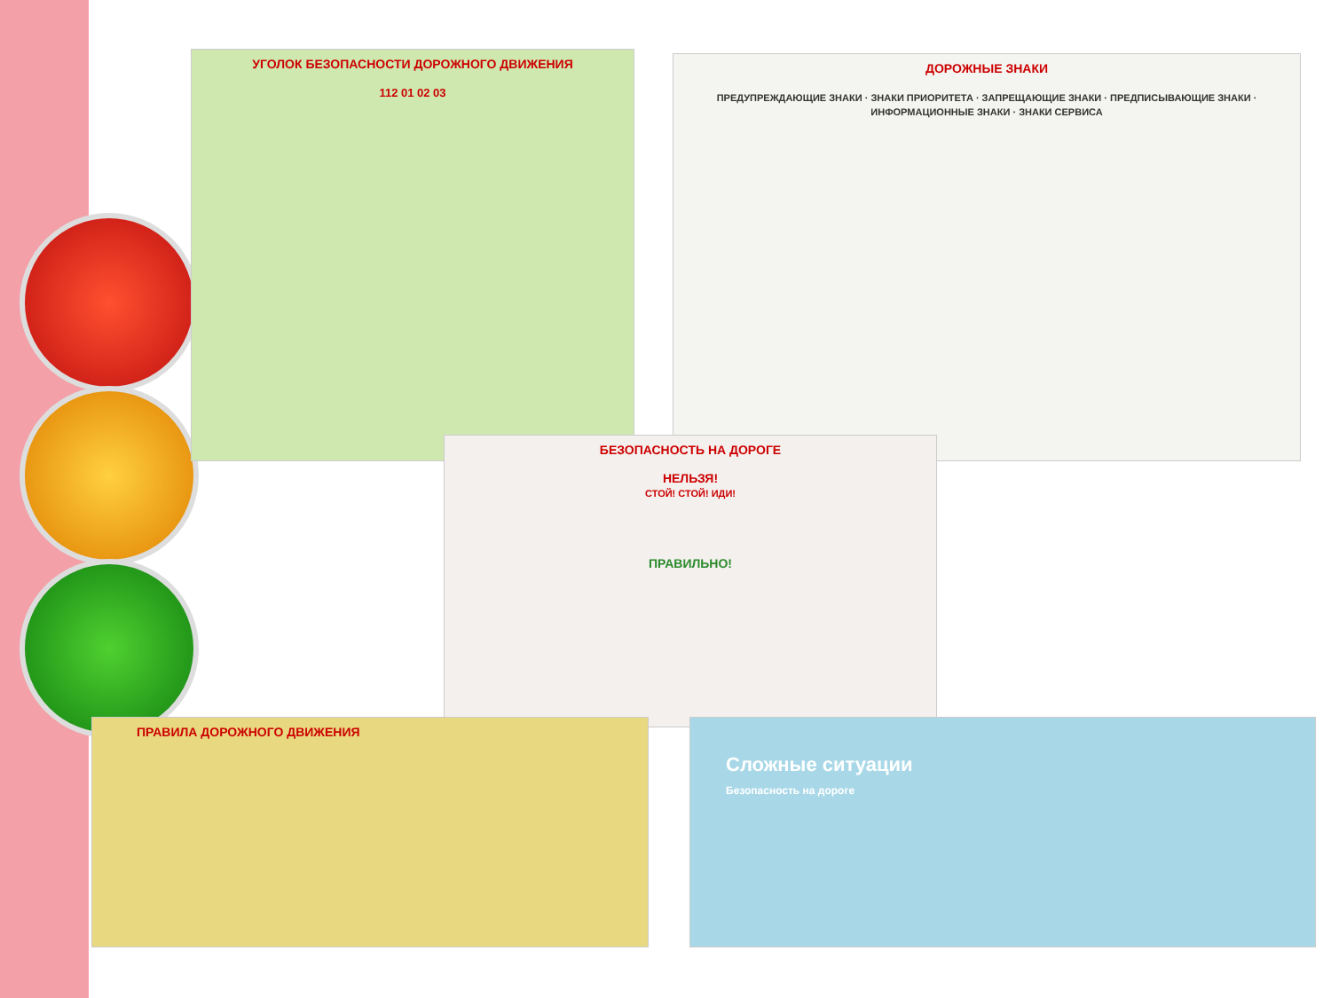УГОЛОК БЕЗОПАСНОСТИ ДОРОЖНОГО ДВИЖЕНИЯ
112 01 02 03
ДОРОЖНЫЕ ЗНАКИ
ПРЕДУПРЕЖДАЮЩИЕ ЗНАКИ · ЗНАКИ ПРИОРИТЕТА · ЗАПРЕЩАЮЩИЕ ЗНАКИ · ПРЕДПИСЫВАЮЩИЕ ЗНАКИ · ИНФОРМАЦИОННЫЕ ЗНАКИ · ЗНАКИ СЕРВИСА
БЕЗОПАСНОСТЬ НА ДОРОГЕ
НЕЛЬЗЯ!
СТОЙ! СТОЙ! ИДИ!
ПРАВИЛЬНО!
ПРАВИЛА ДОРОЖНОГО ДВИЖЕНИЯ
Сложные ситуации
Безопасность на дороге